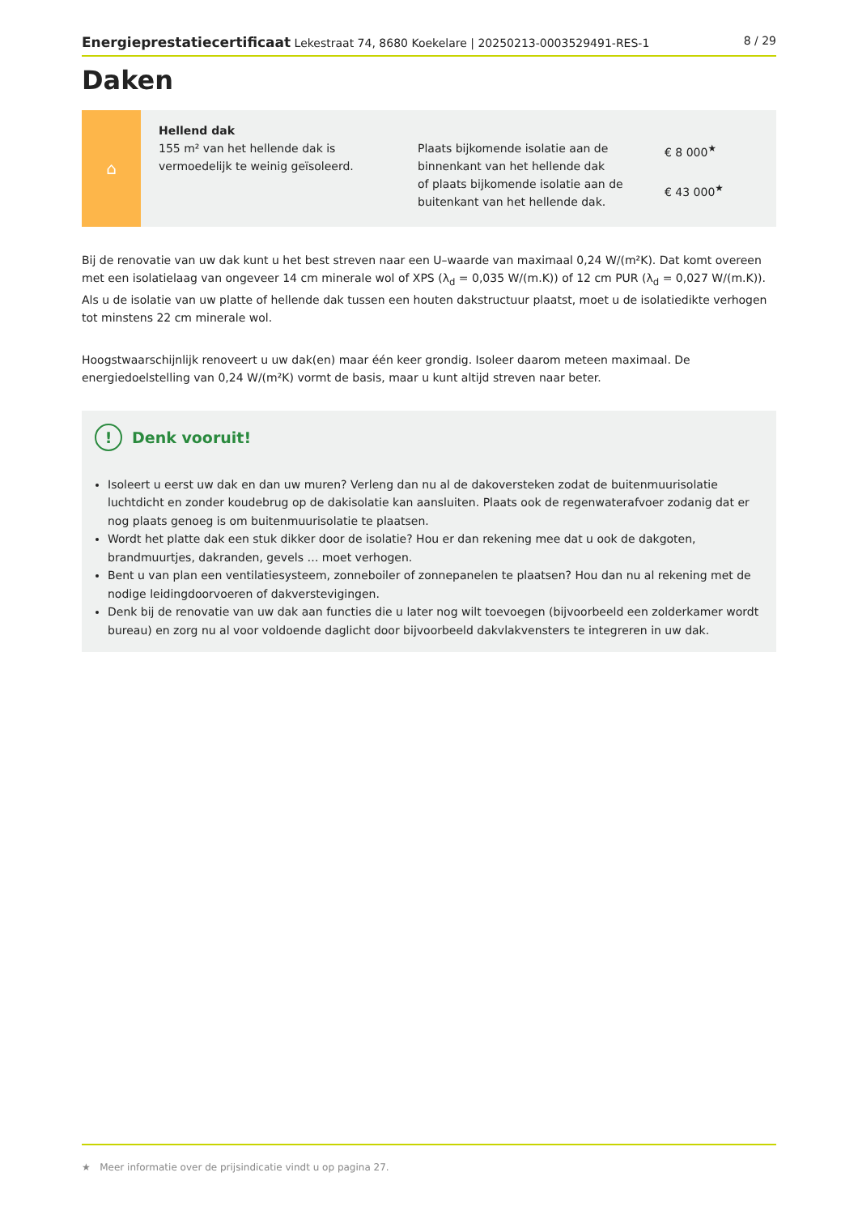Energieprestatiecertificaat Lekestraat 74, 8680 Koekelare | 20250213-0003529491-RES-1 8 / 29
Daken
⌂
Hellend dak
155 m² van het hellende dak is vermoedelijk te weinig geïsoleerd.
Plaats bijkomende isolatie aan de binnenkant van het hellende dak
of plaats bijkomende isolatie aan de buitenkant van het hellende dak.
€ 8 000<sup>★</sup>
€ 43 000<sup>★</sup>
Bij de renovatie van uw dak kunt u het best streven naar een U–waarde van maximaal 0,24 W/(m²K). Dat komt overeen met een isolatielaag van ongeveer 14 cm minerale wol of XPS (λ<sub>d</sub> = 0,035 W/(m.K)) of 12 cm PUR (λ<sub>d</sub> = 0,027 W/(m.K)). Als u de isolatie van uw platte of hellende dak tussen een houten dakstructuur plaatst, moet u de isolatiedikte verhogen tot minstens 22 cm minerale wol.
Hoogstwaarschijnlijk renoveert u uw dak(en) maar één keer grondig. Isoleer daarom meteen maximaal. De energiedoelstelling van 0,24 W/(m²K) vormt de basis, maar u kunt altijd streven naar beter.
! Denk vooruit!
Isoleert u eerst uw dak en dan uw muren? Verleng dan nu al de dakoversteken zodat de buitenmuurisolatie luchtdicht en zonder koudebrug op de dakisolatie kan aansluiten. Plaats ook de regenwaterafvoer zodanig dat er nog plaats genoeg is om buitenmuurisolatie te plaatsen.
Wordt het platte dak een stuk dikker door de isolatie? Hou er dan rekening mee dat u ook de dakgoten, brandmuurtjes, dakranden, gevels … moet verhogen.
Bent u van plan een ventilatiesysteem, zonneboiler of zonnepanelen te plaatsen? Hou dan nu al rekening met de nodige leidingdoorvoeren of dakverstevigingen.
Denk bij de renovatie van uw dak aan functies die u later nog wilt toevoegen (bijvoorbeeld een zolderkamer wordt bureau) en zorg nu al voor voldoende daglicht door bijvoorbeeld dakvlakvensters te integreren in uw dak.
★ Meer informatie over de prijsindicatie vindt u op pagina 27.